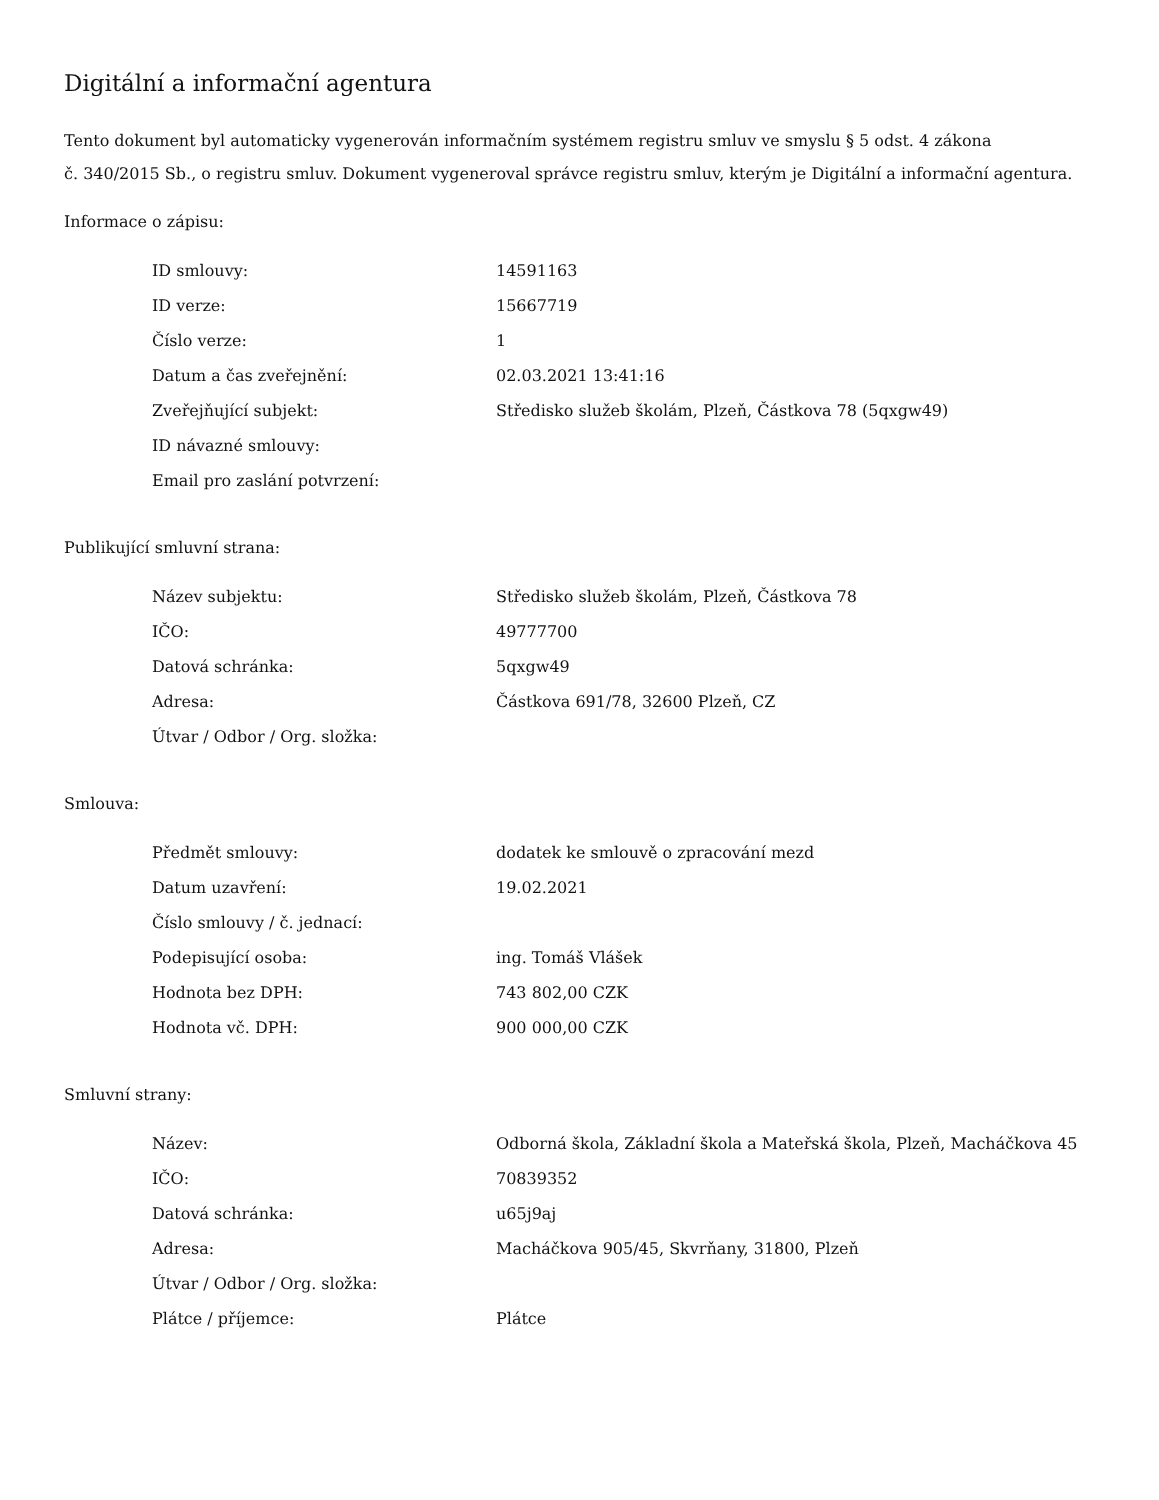Digitální a informační agentura
Tento dokument byl automaticky vygenerován informačním systémem registru smluv ve smyslu § 5 odst. 4 zákona
č. 340/2015 Sb., o registru smluv. Dokument vygeneroval správce registru smluv, kterým je Digitální a informační agentura.
Informace o zápisu:
| ID smlouvy: | 14591163 |
| ID verze: | 15667719 |
| Číslo verze: | 1 |
| Datum a čas zveřejnění: | 02.03.2021 13:41:16 |
| Zveřejňující subjekt: | Středisko služeb školám, Plzeň, Částkova 78 (5qxgw49) |
| ID návazné smlouvy: | |
| Email pro zaslání potvrzení: | |
Publikující smluvní strana:
| Název subjektu: | Středisko služeb školám, Plzeň, Částkova 78 |
| IČO: | 49777700 |
| Datová schránka: | 5qxgw49 |
| Adresa: | Částkova 691/78, 32600 Plzeň, CZ |
| Útvar / Odbor / Org. složka: | |
Smlouva:
| Předmět smlouvy: | dodatek ke smlouvě o zpracování mezd |
| Datum uzavření: | 19.02.2021 |
| Číslo smlouvy / č. jednací: | |
| Podepisující osoba: | ing. Tomáš Vlášek |
| Hodnota bez DPH: | 743 802,00 CZK |
| Hodnota vč. DPH: | 900 000,00 CZK |
Smluvní strany:
| Název: | Odborná škola, Základní škola a Mateřská škola, Plzeň, Macháčkova 45 |
| IČO: | 70839352 |
| Datová schránka: | u65j9aj |
| Adresa: | Macháčkova 905/45, Skvrňany, 31800, Plzeň |
| Útvar / Odbor / Org. složka: | |
| Plátce / příjemce: | Plátce |